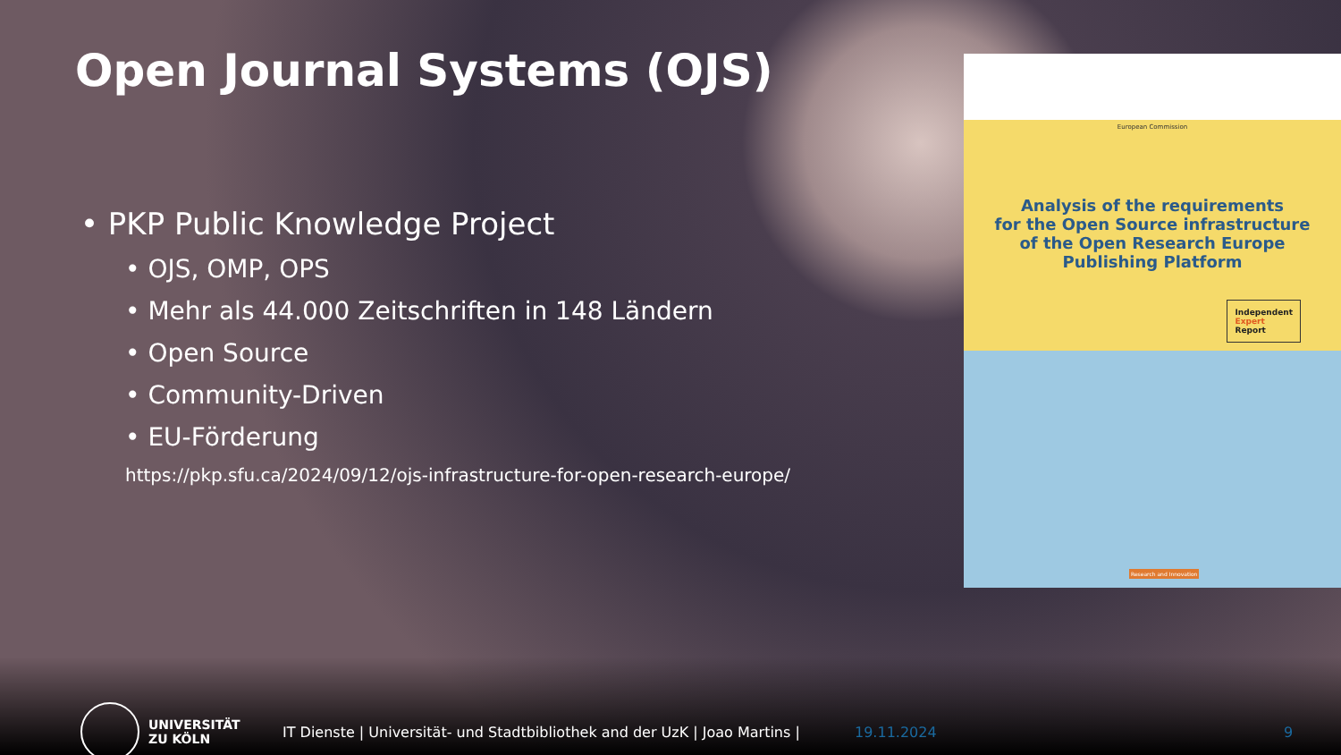Open Journal Systems (OJS)
• PKP Public Knowledge Project
• OJS, OMP, OPS
• Mehr als 44.000 Zeitschriften in 148 Ländern
• Open Source
• Community-Driven
• EU-Förderung
https://pkp.sfu.ca/2024/09/12/ojs-infrastructure-for-open-research-europe/
European Commission
Analysis of the requirements
for the Open Source infrastructure
of the Open Research Europe
Publishing Platform
Independent
Expert
Report
Research and Innovation
UNIVERSITÄT
ZU KÖLN
IT Dienste | Universität- und Stadtbibliothek and der UzK | Joao Martins |
19.11.2024 9